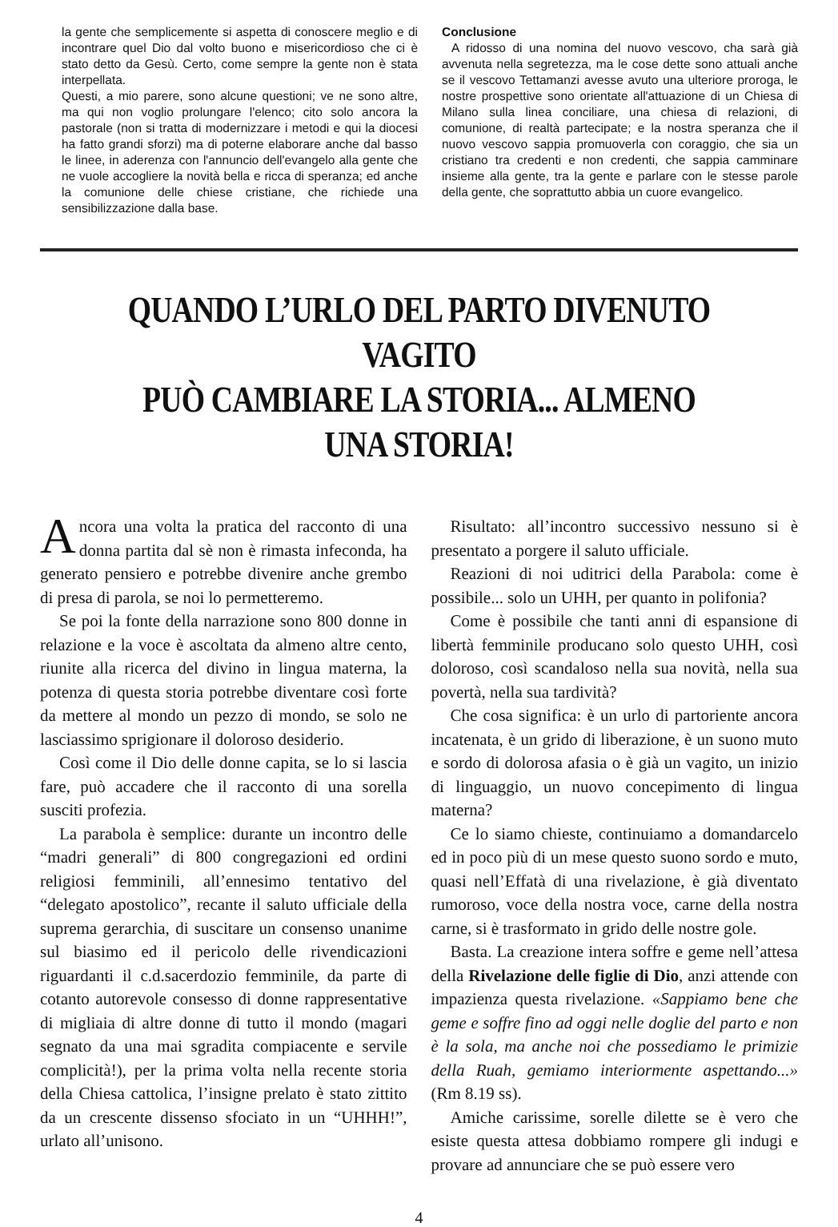la gente che semplicemente si aspetta di conoscere meglio e di incontrare quel Dio dal volto buono e misericordioso che ci è stato detto da Gesù. Certo, come sempre la gente non è stata interpellata.
Questi, a mio parere, sono alcune questioni; ve ne sono altre, ma qui non voglio prolungare l'elenco; cito solo ancora la pastorale (non si tratta di modernizzare i metodi e qui la diocesi ha fatto grandi sforzi) ma di poterne elaborare anche dal basso le linee, in aderenza con l'annuncio dell'evangelo alla gente che ne vuole accogliere la novità bella e ricca di speranza; ed anche la comunione delle chiese cristiane, che richiede una sensibilizzazione dalla base.
Conclusione
A ridosso di una nomina del nuovo vescovo, cha sarà già avvenuta nella segretezza, ma le cose dette sono attuali anche se il vescovo Tettamanzi avesse avuto una ulteriore proroga, le nostre prospettive sono orientate all'attuazione di un Chiesa di Milano sulla linea conciliare, una chiesa di relazioni, di comunione, di realtà partecipate; e la nostra speranza che il nuovo vescovo sappia promuoverla con coraggio, che sia un cristiano tra credenti e non credenti, che sappia camminare insieme alla gente, tra la gente e parlare con le stesse parole della gente, che soprattutto abbia un cuore evangelico.
QUANDO L’URLO DEL PARTO DIVENUTO VAGITO
PUÒ CAMBIARE LA STORIA... ALMENO UNA STORIA!
Ancora una volta la pratica del racconto di una donna partita dal sè non è rimasta infeconda, ha generato pensiero e potrebbe divenire anche grembo di presa di parola, se noi lo permetteremo.
Se poi la fonte della narrazione sono 800 donne in relazione e la voce è ascoltata da almeno altre cento, riunite alla ricerca del divino in lingua materna, la potenza di questa storia potrebbe diventare così forte da mettere al mondo un pezzo di mondo, se solo ne lasciassimo sprigionare il doloroso desiderio.
Così come il Dio delle donne capita, se lo si lascia fare, può accadere che il racconto di una sorella susciti profezia.
La parabola è semplice: durante un incontro delle “madri generali” di 800 congregazioni ed ordini religiosi femminili, all’ennesimo tentativo del “delegato apostolico”, recante il saluto ufficiale della suprema gerarchia, di suscitare un consenso unanime sul biasimo ed il pericolo delle rivendicazioni riguardanti il c.d.sacerdozio femminile, da parte di cotanto autorevole consesso di donne rappresentative di migliaia di altre donne di tutto il mondo (magari segnato da una mai sgradita compiacente e servile complicità!), per la prima volta nella recente storia della Chiesa cattolica, l’insigne prelato è stato zittito da un crescente dissenso sfociato in un “UHHH!”, urlato all’unisono.
Risultato: all’incontro successivo nessuno si è presentato a porgere il saluto ufficiale.
Reazioni di noi uditrici della Parabola: come è possibile... solo un UHH, per quanto in polifonia?
Come è possibile che tanti anni di espansione di libertà femminile producano solo questo UHH, così doloroso, così scandaloso nella sua novità, nella sua povertà, nella sua tardività?
Che cosa significa: è un urlo di partoriente ancora incatenata, è un grido di liberazione, è un suono muto e sordo di dolorosa afasia o è già un vagito, un inizio di linguaggio, un nuovo concepimento di lingua materna?
Ce lo siamo chieste, continuiamo a domandarcelo ed in poco più di un mese questo suono sordo e muto, quasi nell’Effatà di una rivelazione, è già diventato rumoroso, voce della nostra voce, carne della nostra carne, si è trasformato in grido delle nostre gole.
Basta. La creazione intera soffre e geme nell’attesa della Rivelazione delle figlie di Dio, anzi attende con impazienza questa rivelazione. «Sappiamo bene che geme e soffre fino ad oggi nelle doglie del parto e non è la sola, ma anche noi che possediamo le primizie della Ruah, gemiamo interiormente aspettando...» (Rm 8.19 ss).
Amiche carissime, sorelle dilette se è vero che esiste questa attesa dobbiamo rompere gli indugi e provare ad annunciare che se può essere vero
4